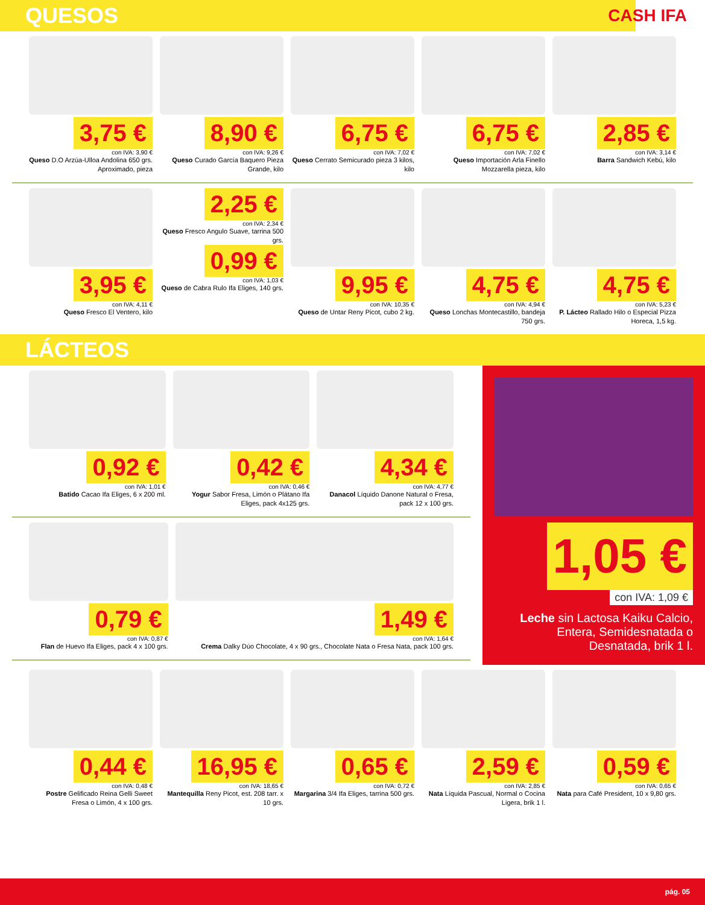QUESOS
CASH IFA
3,75 €
con IVA: 3,90 €
Queso D.O Arzúa-Ulloa Andolina 650 grs. Aproximado, pieza
8,90 €
con IVA: 9,26 €
Queso Curado García Baquero Pieza Grande, kilo
6,75 €
con IVA: 7,02 €
Queso Cerrato Semicurado pieza 3 kilos, kilo
6,75 €
con IVA: 7,02 €
Queso Importación Arla Finello Mozzarella pieza, kilo
2,85 €
con IVA: 3,14 €
Barra Sandwich Kebú, kilo
3,95 €
con IVA: 4,11 €
Queso Fresco El Ventero, kilo
2,25 €
con IVA: 2,34 €
Queso Fresco Angulo Suave, tarrina 500 grs.
0,99 €
con IVA: 1,03 €
Queso de Cabra Rulo Ifa Eliges, 140 grs.
9,95 €
con IVA: 10,35 €
Queso de Untar Reny Picot, cubo 2 kg.
4,75 €
con IVA: 4,94 €
Queso Lonchas Montecastillo, bandeja 750 grs.
4,75 €
con IVA: 5,23 €
P. Lácteo Rallado Hilo o Especial Pizza Horeca, 1,5 kg.
LÁCTEOS
0,92 €
con IVA: 1,01 €
Batido Cacao Ifa Eliges, 6 x 200 ml.
0,42 €
con IVA: 0,46 €
Yogur Sabor Fresa, Limón o Plátano Ifa Eliges, pack 4x125 grs.
4,34 €
con IVA: 4,77 €
Danacol Líquido Danone Natural o Fresa, pack 12 x 100 grs.
0,79 €
con IVA: 0,87 €
Flan de Huevo Ifa Eliges, pack 4 x 100 grs.
1,49 €
con IVA: 1,64 €
Crema Dalky Dúo Chocolate, 4 x 90 grs., Chocolate Nata o Fresa Nata, pack 100 grs.
1,05 €
con IVA: 1,09 €
Leche sin Lactosa Kaiku Calcio, Entera, Semidesnatada o Desnatada, brik 1 l.
0,44 €
con IVA: 0,48 €
Postre Gelificado Reina Gelli Sweet Fresa o Limón, 4 x 100 grs.
16,95 €
con IVA: 18,65 €
Mantequilla Reny Picot, est. 208 tarr. x 10 grs.
0,65 €
con IVA: 0,72 €
Margarina 3/4 Ifa Eliges, tarrina 500 grs.
2,59 €
con IVA: 2,85 €
Nata Líquida Pascual, Normal o Cocina Ligera, brik 1 l.
0,59 €
con IVA: 0,65 €
Nata para Café President, 10 x 9,80 grs.
pág. 05